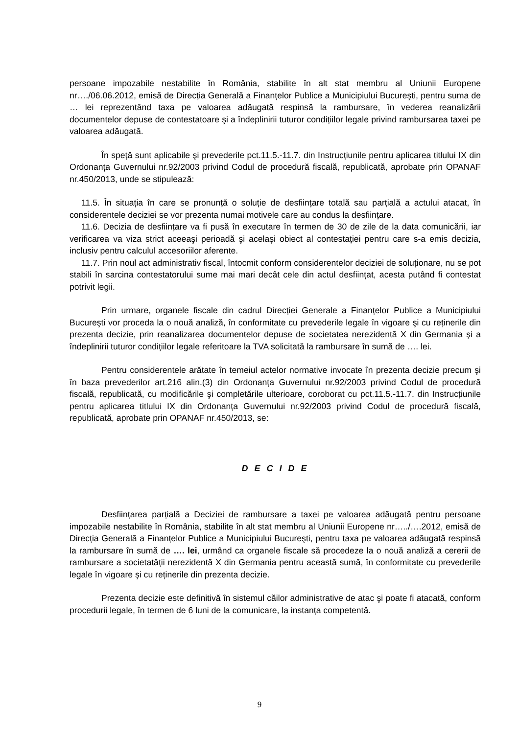persoane impozabile nestabilite în România, stabilite în alt stat membru al Uniunii Europene nr…./06.06.2012, emisă de Direcția Generală a Finanțelor Publice a Municipiului Bucureşti, pentru suma de … lei reprezentând taxa pe valoarea adăugată respinsă la rambursare, în vederea reanalizării documentelor depuse de contestatoare şi a îndeplinirii tuturor condițiilor legale privind rambursarea taxei pe valoarea adăugată.
În speță sunt aplicabile şi prevederile pct.11.5.-11.7. din Instrucțiunile pentru aplicarea titlului IX din Ordonanța Guvernului nr.92/2003 privind Codul de procedură fiscală, republicată, aprobate prin OPANAF nr.450/2013, unde se stipulează:
11.5. În situația în care se pronunță o soluție de desființare totală sau parțială a actului atacat, în considerentele deciziei se vor prezenta numai motivele care au condus la desființare.
11.6. Decizia de desființare va fi pusă în executare în termen de 30 de zile de la data comunicării, iar verificarea va viza strict aceeaşi perioadă şi acelaşi obiect al contestației pentru care s-a emis decizia, inclusiv pentru calculul accesoriilor aferente.
11.7. Prin noul act administrativ fiscal, întocmit conform considerentelor deciziei de soluționare, nu se pot stabili în sarcina contestatorului sume mai mari decât cele din actul desființat, acesta putând fi contestat potrivit legii.
Prin urmare, organele fiscale din cadrul Direcției Generale a Finanțelor Publice a Municipiului Bucureşti vor proceda la o nouă analiză, în conformitate cu prevederile legale în vigoare şi cu reținerile din prezenta decizie, prin reanalizarea documentelor depuse de societatea nerezidentă X din Germania şi a îndeplinirii tuturor condițiilor legale referitoare la TVA solicitată la rambursare în sumă de …. lei.
Pentru considerentele arătate în temeiul actelor normative invocate în prezenta decizie precum şi în baza prevederilor art.216 alin.(3) din Ordonanța Guvernului nr.92/2003 privind Codul de procedură fiscală, republicată, cu modificările şi completările ulterioare, coroborat cu pct.11.5.-11.7. din Instrucțiunile pentru aplicarea titlului IX din Ordonanța Guvernului nr.92/2003 privind Codul de procedură fiscală, republicată, aprobate prin OPANAF nr.450/2013, se:
D E C I D E
Desființarea parțială a Deciziei de rambursare a taxei pe valoarea adăugată pentru persoane impozabile nestabilite în România, stabilite în alt stat membru al Uniunii Europene nr…../….2012, emisă de Direcția Generală a Finanțelor Publice a Municipiului Bucureşti, pentru taxa pe valoarea adăugată respinsă la rambursare în sumă de …. lei, urmând ca organele fiscale să procedeze la o nouă analiză a cererii de rambursare a societatății nerezidentă X din Germania pentru această sumă, în conformitate cu prevederile legale în vigoare şi cu reținerile din prezenta decizie.
Prezenta decizie este definitivă în sistemul căilor administrative de atac şi poate fi atacată, conform procedurii legale, în termen de 6 luni de la comunicare, la instanța competentă.
9